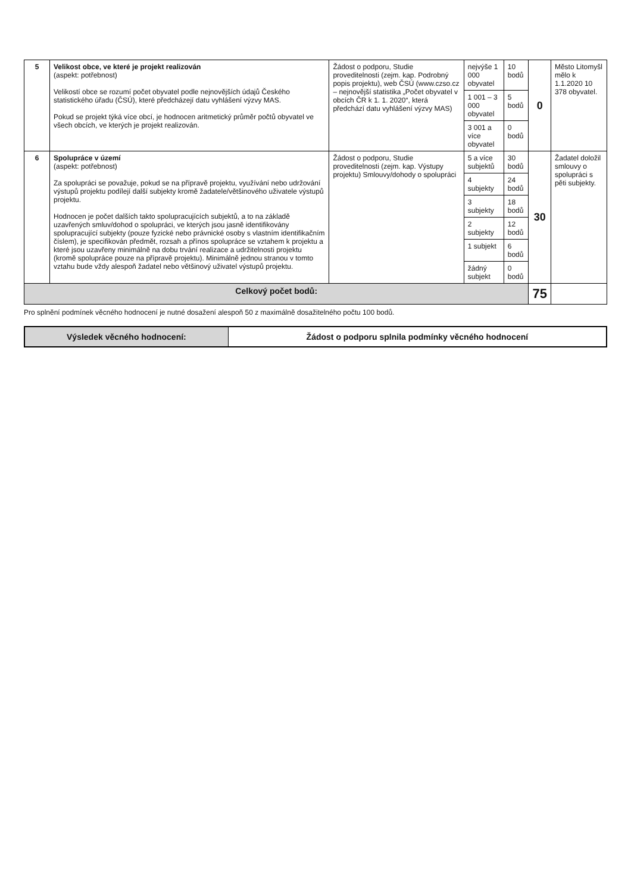| 5 | Velikost obce, ve které je projekt realizován (aspekt: potřebnost) Velikostí obce se rozumí počet obyvatel podle nejnovějších údajů Českého statistického úřadu (ČSÚ), které předcházejí datu vyhlášení výzvy MAS. Pokud se projekt týká více obcí, je hodnocen aritmetický průměr počtů obyvatel ve všech obcích, ve kterých je projekt realizován. | Žádost o podporu, Studie proveditelnosti (zejm. kap. Podrobný popis projektu), web ČSÚ (www.czso.cz – nejnovější statistika „Počet obyvatel v obcích ČR k 1. 1. 2020“, která předchází datu vyhlášení výzvy MAS) | nejvýše 1 000 obyvatel | 10 bodů | 0 | Město Litomyšl mělo k 1.1.2020 10 378 obyvatel. |
| | | | 1 001 – 3 000 obyvatel | 5 bodů | | |
| | | | 3 001 a více obyvatel | 0 bodů | | |
| 6 | Spolupráce v území (aspekt: potřebnost) Za spolupráci se považuje, pokud se na přípravě projektu, využívání nebo udržování výstupů projektu podílejí další subjekty kromě žadatele/většinového uživatele výstupů projektu. Hodnocen je počet dalších takto spolupracujících subjektů, a to na základě uzavřených smluv/dohod o spolupráci, ve kterých jsou jasně identifikovány spolupracující subjekty (pouze fyzické nebo právnické osoby s vlastním identifikačním číslem), je specifikován předmět, rozsah a přínos spolupráce se vztahem k projektu a které jsou uzavřeny minimálně na dobu trvání realizace a udržitelnosti projektu (kromě spolupráce pouze na přípravě projektu). Minimálně jednou stranou v tomto vztahu bude vždy alespoň žadatel nebo většinový uživatel výstupů projektu. | Žádost o podporu, Studie proveditelnosti (zejm. kap. Výstupy projektu) Smlouvy/dohody o spolupráci | 5 a více subjektů | 30 bodů | 30 | Žadatel doložil smlouvy o spolupráci s pěti subjekty. |
| | | | 4 subjekty | 24 bodů | | |
| | | | 3 subjekty | 18 bodů | | |
| | | | 2 subjekty | 12 bodů | | |
| | | | 1 subjekt | 6 bodů | | |
| | | | žádný subjekt | 0 bodů | | |
| Celkový počet bodů: | | | | | 75 | |
Pro splnění podmínek věcného hodnocení je nutné dosažení alespoň 50 z maximálně dosažitelného počtu 100 bodů.
| Výsledek věcného hodnocení: | Žádost o podporu splnila podmínky věcného hodnocení |